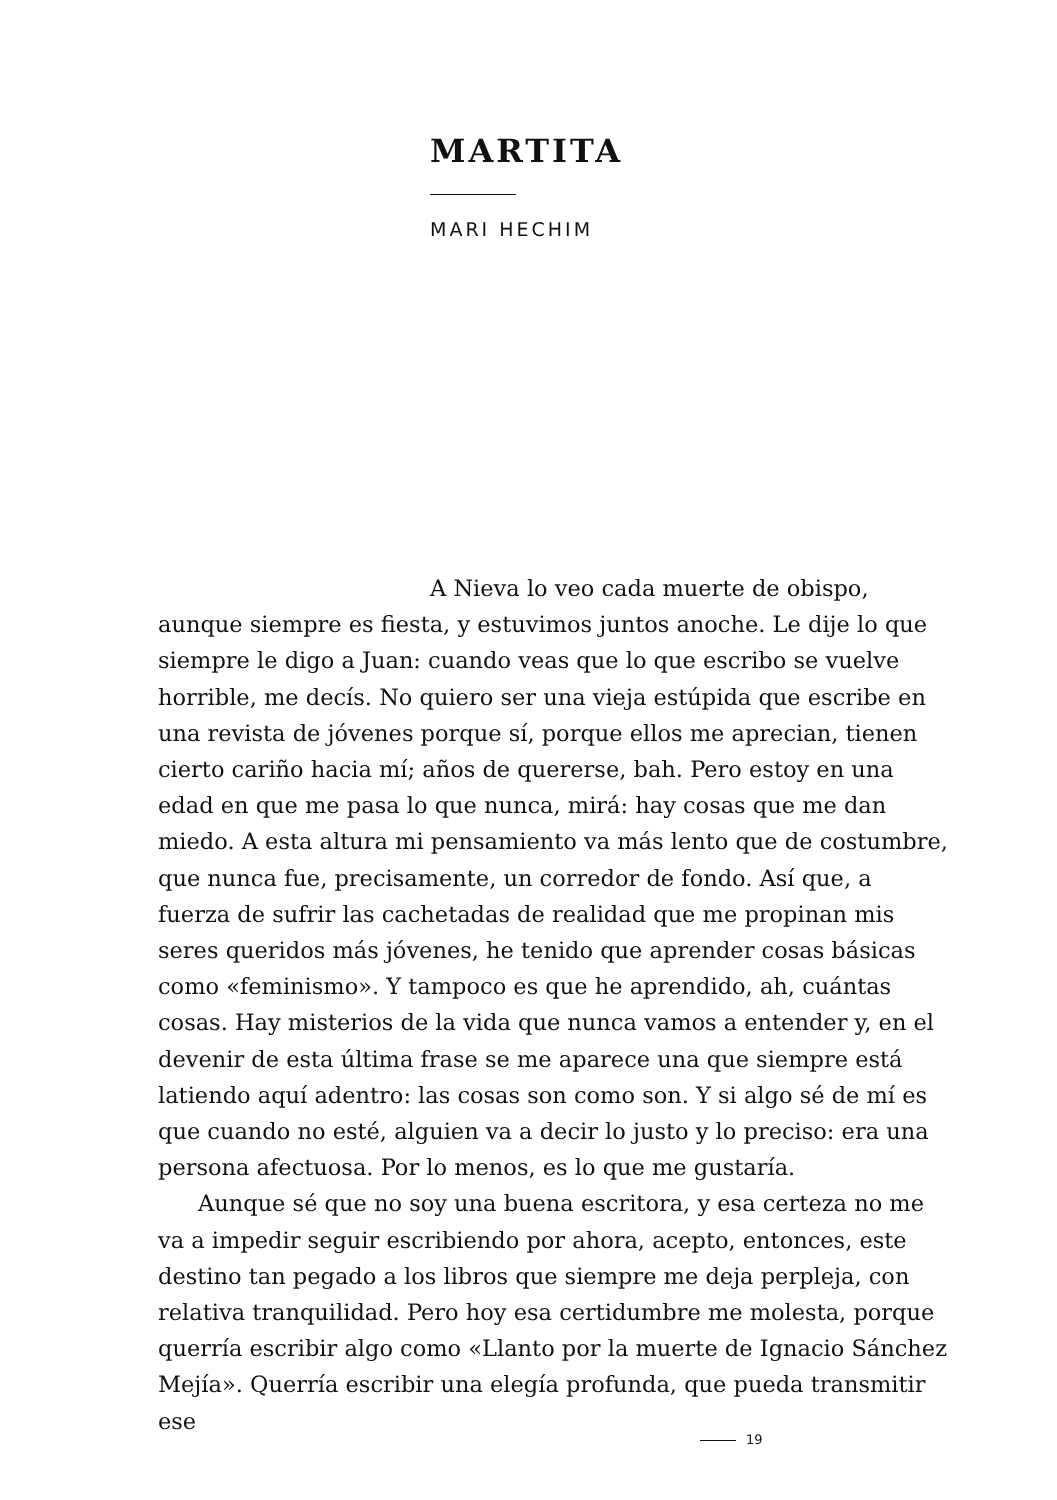MARTITA
MARI HECHIM
A Nieva lo veo cada muerte de obispo, aunque siempre es fiesta, y estuvimos juntos anoche. Le dije lo que siempre le digo a Juan: cuando veas que lo que escribo se vuelve horrible, me decís. No quiero ser una vieja estúpida que escribe en una revista de jóvenes porque sí, porque ellos me aprecian, tienen cierto cariño hacia mí; años de quererse, bah. Pero estoy en una edad en que me pasa lo que nunca, mirá: hay cosas que me dan miedo. A esta altura mi pensamiento va más lento que de costumbre, que nunca fue, precisamente, un corredor de fondo. Así que, a fuerza de sufrir las cachetadas de realidad que me propinan mis seres queridos más jóvenes, he tenido que aprender cosas básicas como «feminismo». Y tampoco es que he aprendido, ah, cuántas cosas. Hay misterios de la vida que nunca vamos a entender y, en el devenir de esta última frase se me aparece una que siempre está latiendo aquí adentro: las cosas son como son. Y si algo sé de mí es que cuando no esté, alguien va a decir lo justo y lo preciso: era una persona afectuosa. Por lo menos, es lo que me gustaría.
Aunque sé que no soy una buena escritora, y esa certeza no me va a impedir seguir escribiendo por ahora, acepto, entonces, este destino tan pegado a los libros que siempre me deja perpleja, con relativa tranquilidad. Pero hoy esa certidumbre me molesta, porque querría escribir algo como «Llanto por la muerte de Ignacio Sánchez Mejía». Querría escribir una elegía profunda, que pueda transmitir ese
19